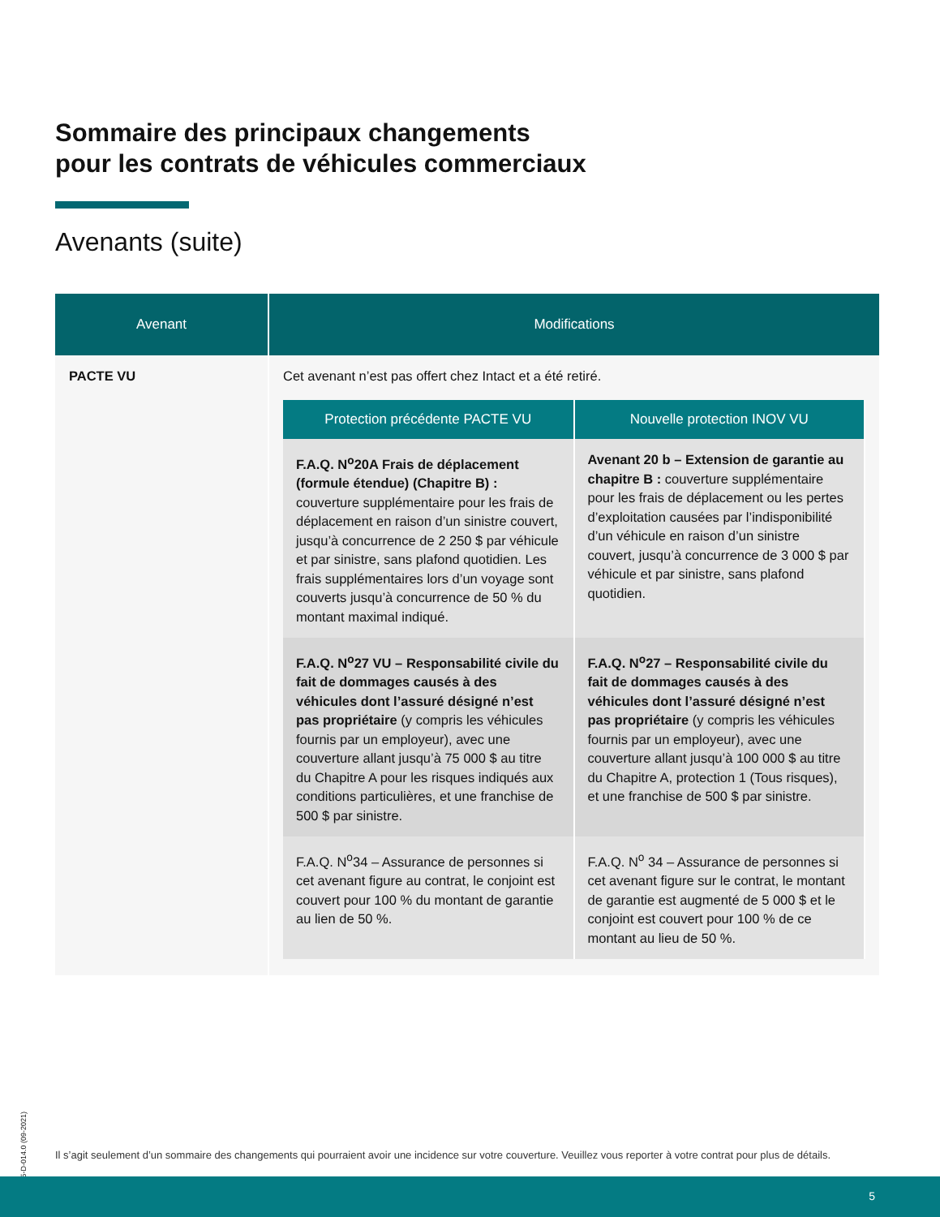Sommaire des principaux changements
pour les contrats de véhicules commerciaux
Avenants (suite)
| Avenant | Modifications |
| --- | --- |
| PACTE VU | Cet avenant n’est pas offert chez Intact et a été retiré. / Protection précédente PACTE VU / Nouvelle protection INOV VU / / --- / --- / / F.A.Q. N<sup>o</sup>20A Frais de déplacement (formule étendue) (Chapitre B) : couverture supplémentaire pour les frais de déplacement en raison d’un sinistre couvert, jusqu’à concurrence de 2 250 $ par véhicule et par sinistre, sans plafond quotidien. Les frais supplémentaires lors d’un voyage sont couverts jusqu’à concurrence de 50 % du montant maximal indiqué. / Avenant 20 b – Extension de garantie au chapitre B : couverture supplémentaire pour les frais de déplacement ou les pertes d’exploitation causées par l’indisponibilité d’un véhicule en raison d’un sinistre couvert, jusqu’à concurrence de 3 000 $ par véhicule et par sinistre, sans plafond quotidien. / / F.A.Q. N<sup>o</sup>27 VU – Responsabilité civile du fait de dommages causés à des véhicules dont l’assuré désigné n’est pas propriétaire (y compris les véhicules fournis par un employeur), avec une couverture allant jusqu’à 75 000 $ au titre du Chapitre A pour les risques indiqués aux conditions particulières, et une franchise de 500 $ par sinistre. / F.A.Q. N<sup>o</sup>27 – Responsabilité civile du fait de dommages causés à des véhicules dont l’assuré désigné n’est pas propriétaire (y compris les véhicules fournis par un employeur), avec une couverture allant jusqu’à 100 000 $ au titre du Chapitre A, protection 1 (Tous risques), et une franchise de 500 $ par sinistre. / / F.A.Q. N<sup>o</sup>34 – Assurance de personnes si cet avenant figure au contrat, le conjoint est couvert pour 100 % du montant de garantie au lien de 50 %. / F.A.Q. N<sup>o</sup> 34 – Assurance de personnes si cet avenant figure sur le contrat, le montant de garantie est augmenté de 5 000 $ et le conjoint est couvert pour 100 % de ce montant au lieu de 50 %. / |
205-D-014.0 (09-2021)
Il s’agit seulement d’un sommaire des changements qui pourraient avoir une incidence sur votre couverture. Veuillez vous reporter à votre contrat pour plus de détails.
5